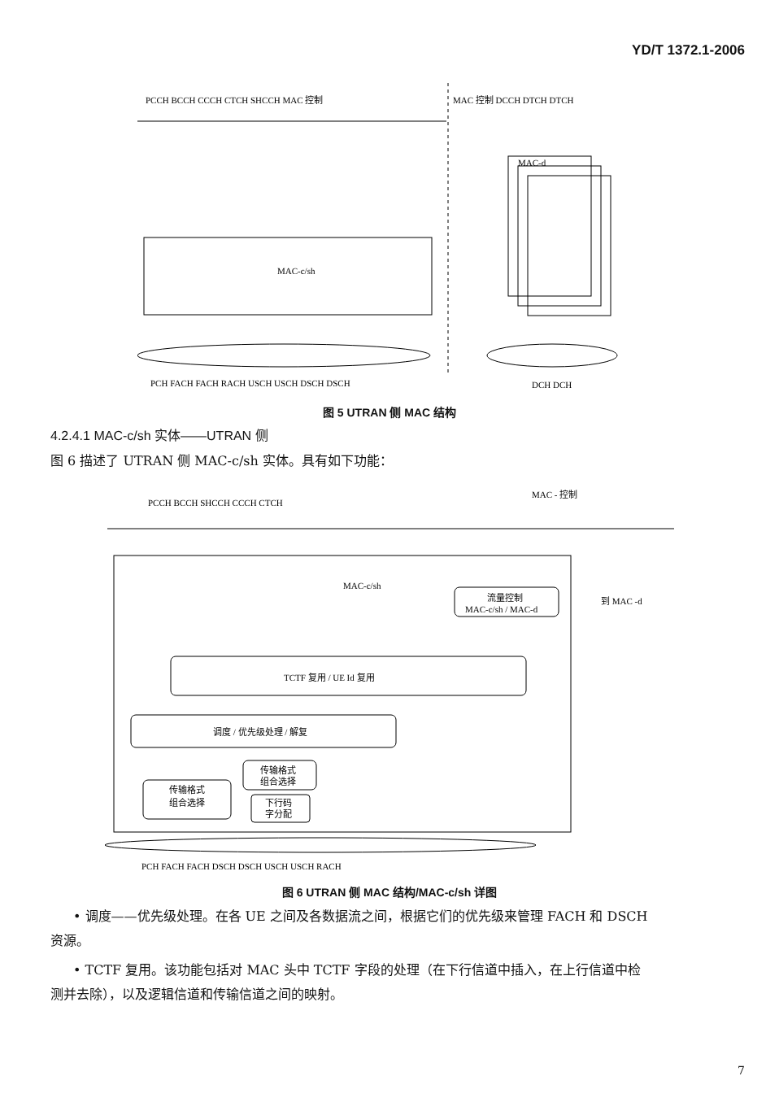YD/T 1372.1-2006
PCCH BCCH CCCH CTCH SHCCH MAC 控制
MAC 控制 DCCH DTCH DTCH
MAC-c/sh
MAC-d
PCH FACH FACH RACH USCH USCH DSCH DSCH
DCH DCH
图 5 UTRAN 侧 MAC 结构
4.2.4.1 MAC-c/sh 实体——UTRAN 侧
图 6 描述了 UTRAN 侧 MAC-c/sh 实体。具有如下功能：
PCCH BCCH SHCCH CCCH CTCH
MAC - 控制
MAC-c/sh
流量控制
MAC-c/sh / MAC-d
到 MAC -d
TCTF 复用 / UE Id 复用
调度 / 优先级处理 / 解复
传输格式
组合选择
传输格式
组合选择
下行码
字分配
PCH FACH FACH DSCH DSCH USCH USCH RACH
图 6 UTRAN 侧 MAC 结构/MAC-c/sh 详图
• 调度——优先级处理。在各 UE 之间及各数据流之间，根据它们的优先级来管理 FACH 和 DSCH
资源。
• TCTF 复用。该功能包括对 MAC 头中 TCTF 字段的处理（在下行信道中插入，在上行信道中检
测并去除），以及逻辑信道和传输信道之间的映射。
7